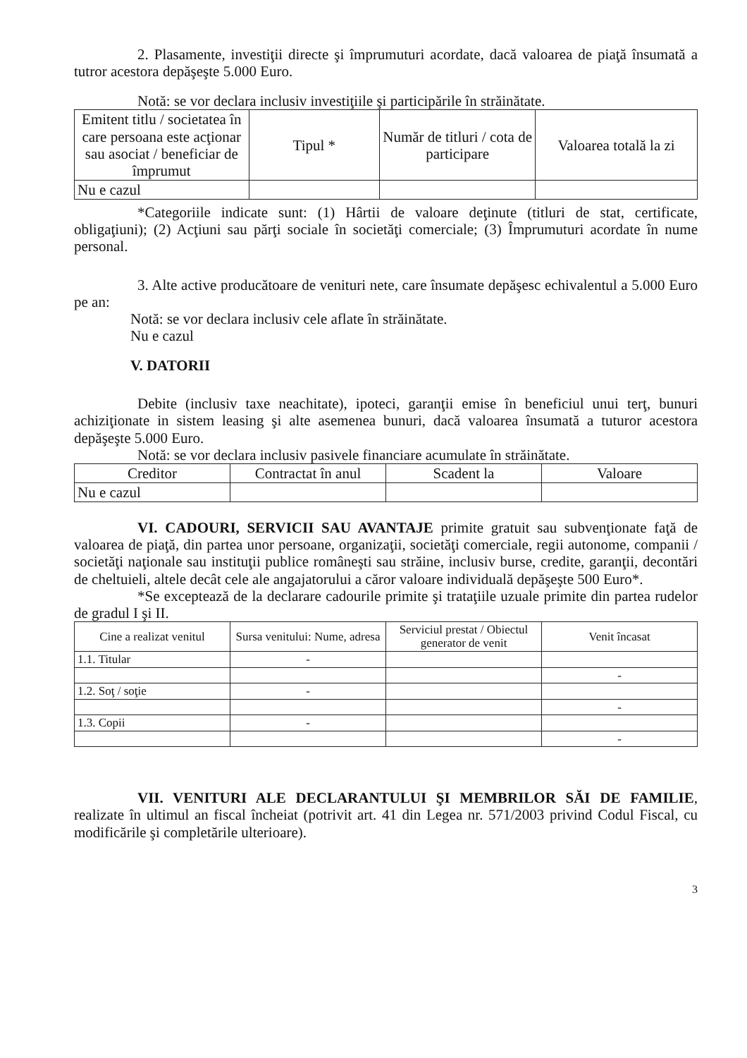2. Plasamente, investiţii directe şi împrumuturi acordate, dacă valoarea de piaţă însumată a tutror acestora depăşeşte 5.000 Euro.
Notă: se vor declara inclusiv investiţiile şi participările în străinătate.
| Emitent titlu / societatea în care persoana este acţionar sau asociat / beneficiar de împrumut | Tipul * | Număr de titluri / cota de participare | Valoarea totală la zi |
| --- | --- | --- | --- |
| Nu e cazul | | | |
*Categoriile indicate sunt: (1) Hârtii de valoare deţinute (titluri de stat, certificate, obligaţiuni); (2) Acţiuni sau părţi sociale în societăţi comerciale; (3) Împrumuturi acordate în nume personal.
3. Alte active producătoare de venituri nete, care însumate depăşesc echivalentul a 5.000 Euro pe an:
Notă: se vor declara inclusiv cele aflate în străinătate.
Nu e cazul
V. DATORII
Debite (inclusiv taxe neachitate), ipoteci, garanţii emise în beneficiul unui terţ, bunuri achiziţionate in sistem leasing şi alte asemenea bunuri, dacă valoarea însumată a tuturor acestora depăşeşte 5.000 Euro.
Notă: se vor declara inclusiv pasivele financiare acumulate în străinătate.
| Creditor | Contractat în anul | Scadent la | Valoare |
| --- | --- | --- | --- |
| Nu e cazul | | | |
VI. CADOURI, SERVICII SAU AVANTAJE primite gratuit sau subvenţionate faţă de valoarea de piaţă, din partea unor persoane, organizaţii, societăţi comerciale, regii autonome, companii / societăţi naţionale sau instituţii publice româneşti sau străine, inclusiv burse, credite, garanţii, decontări de cheltuieli, altele decât cele ale angajatorului a căror valoare individuală depăşeşte 500 Euro*.
*Se exceptează de la declarare cadourile primite şi trataţiile uzuale primite din partea rudelor de gradul I şi II.
| Cine a realizat venitul | Sursa venitului: Nume, adresa | Serviciul prestat / Obiectul generator de venit | Venit încasat |
| --- | --- | --- | --- |
| 1.1. Titular | - | | |
| | | | - |
| 1.2. Soţ / soţie | - | | |
| | | | - |
| 1.3. Copii | - | | |
| | | | - |
VII. VENITURI ALE DECLARANTULUI ŞI MEMBRILOR SĂI DE FAMILIE, realizate în ultimul an fiscal încheiat (potrivit art. 41 din Legea nr. 571/2003 privind Codul Fiscal, cu modificările şi completările ulterioare).
3